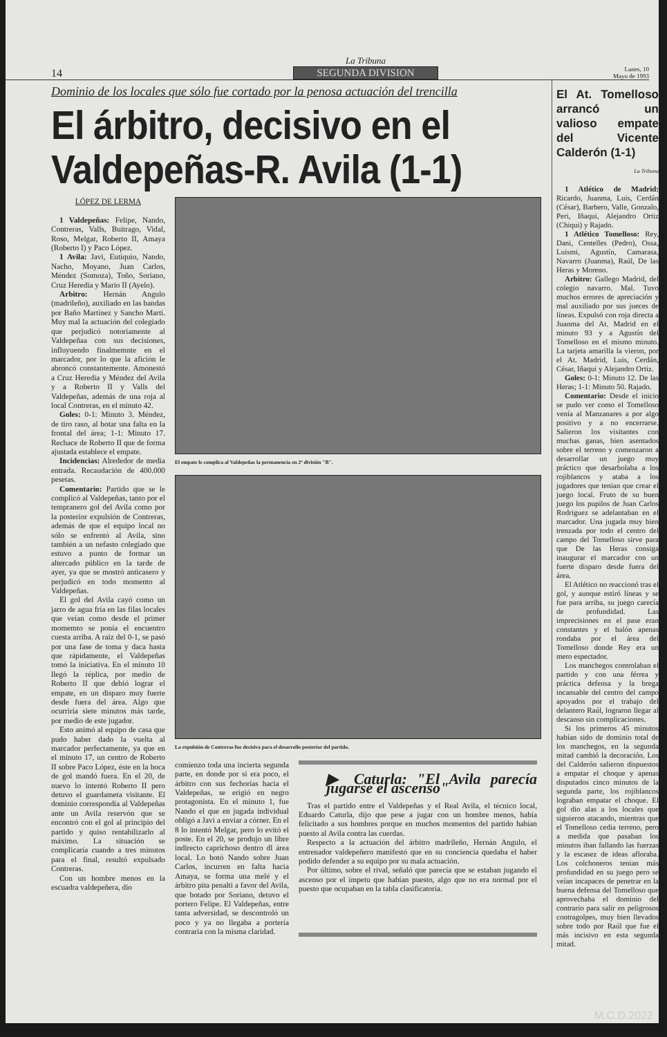14
La Tribuna
SEGUNDA DIVISION
Lunes, 10
Mayo de 1993
Dominio de los locales que sólo fue cortado por la penosa actuación del trencilla
El árbitro, decisivo en el Valdepeñas-R. Avila (1-1)
LÓPEZ DE LERMA
1 Valdepeñas: Felipe, Nando, Contreras, Valls, Buitrago, Vidal, Roso, Melgar, Roberto II, Amaya (Roberto I) y Paco López.
1 Avila: Javi, Eutiquio, Nando, Nacho, Moyano, Juan Carlos, Méndez (Somoza), Toño, Soriano, Cruz Heredia y Mario II (Ayelo).
Arbitro: Hernán Angulo (madrileño), auxiliado en las bandas por Baño Martínez y Sancho Martí. Muy mal la actuación del colegiado que perjudicó notoriamente al Valdepeñaa con sus decisiones, influyuendo finalmemnte en el marcador, por lo que la afición le abroncó constantemente. Amonestó a Cruz Heredia y Méndez del Avila y a Roberto II y Valls del Valdepeñas, además de una roja al local Contreras, en el minuto 42.
Goles: 0-1: Minuto 3. Méndez, de tiro raso, al botar una falta en la frontal del área; 1-1: Minuto 17. Rechace de Roberto II que de forma ajustada establece el empate.
Incidencias: Alrededor de media entrada. Recaudación de 400.000 pesetas.
Comentario: Partido que se le complicó al Valdepeñas, tanto por el tempranero gol del Avila como por la posterior expulsión de Contreras, además de que el equipo local no sólo se enfrentó al Avila, sino también a un nefasto colegiado que estuvo a punto de formar un altercado público en la tarde de ayer, ya que se mostró anticasero y perjudicó en todo momento al Valdepeñas.
El gol del Avila cayó como un jarro de agua fría en las filas locales que veían como desde el primer momemto se ponía el encuentro cuesta arriba. A raiz del 0-1, se pasó por una fase de toma y daca hasta que rápidamente, el Valdepeñas tomó la iniciativa. En el minuto 10 llegó la réplica, por medio de Roberto II que debió lograr el empate, en un disparo muy fuerte desde fuera del área. Algo que ocurriría siete minutos más tarde, por medio de este jugador.
Esto animó al equipo de casa que pudo haber dado la vuelta al marcador perfectamente, ya que en el minuto 17, un centro de Roberto II sobre Paco López, éste en la boca de gol mandó fuera. En el 20, de nuevo lo intentó Roberto II pero detuvo el guardameta visitante. El dominio correspondía al Valdepeñas ante un Avila reservón que se encontró con el gol al principio del partido y quiso rentabilizarlo al máximo. La situación se complicaría cuando a tres minutos para el final, resultó expulsado Contreras.
Con un hombre menos en la escuadra valdepeñera, dio
El empate le complica al Valdepeñas la permanencia en 2ª división "B".
La expulsión de Contreras fue decisiva para el desarrollo posterior del partido.
comienzo toda una incierta segunda parte, en donde por si era poco, el árbitro con sus fechorías hacia el Valdepeñas, se erigió en negro protagonista. En el minuto 1, fue Nando el que en jugada individual obligó a Javi a enviar a córner. En el 8 lo intentó Melgar, pero lo evitó el poste. En el 20, se produjo un libre indirecto caprichoso dentro dl área local. Lo botó Nando sobre Juan Carlos, incurren en falta hacia Amaya, se forma una melé y el árbitro pita penalti a favor del Avila, que botado por Soriano, detuvo el portero Felipe. El Valdepeñas, entre tanta adversidad, se descontroló un poco y ya no llegaba a portería contraria con la misma claridad.
▶ Caturla: "El Avila parecía jugarse el ascenso"
Tras el partido entre el Valdepeñas y el Real Avila, el técnico local, Eduardo Caturla, dijo que pese a jugar con un hombre menos, había felicitado a sus hombres porque en muchos momentos del partido habían puesto al Avila contra las cuerdas.
Respecto a la actuación del árbitro madrileño, Hernán Angulo, el entrenador valdepeñero manifestó que en su conciencia quedaba el haber podido defender a su equipo por su mala actuación.
Por último, sobre el rival, señaló que parecía que se estaban jugando el ascenso por el ímpetu que habían puesto, algo que no era normal por el puesto que ocupaban en la tabla clasificatoria.
El At. Tomelloso arrancó un valioso empate del Vicente Calderón (1-1)
La Tribuna
1 Atlético de Madrid: Ricardo, Juanma, Luis, Cerdán (César), Barbero, Valle, Gonzalo, Peri, Iñaqui, Alejandro Ortiz (Chiqui) y Rajado.
1 Atlético Tomelloso: Rey, Dani, Centelles (Pedro), Ossa, Luismi, Agustín, Camarasa, Navarro (Juanma), Raúl, De las Heras y Moreno.
Arbitro: Gallego Madrid, del colegio navarro. Mal. Tuvo muchos errores de apreciación y mal auxiliado por sus jueces de líneas. Expulsó con roja directa a Juanma del At. Madrid en el minuto 93 y a Agustín del Tomelloso en el mismo minuto. La tarjeta amarilla la vieron, por el At. Madrid, Luis, Cerdán, César, Iñaqui y Alejandro Ortiz.
Goles: 0-1: Minuto 12. De las Heras; 1-1: Minuto 50. Rajado.
Comentario: Desde el inicio se pudo ver como el Tomelloso venía al Manzanares a por algo positivo y a no encerrarse. Salieron los visitantes con muchas ganas, bien asentados sobre el terreno y comenzaron a desarrollar un juego muy práctico que desarbolaba a los rojiblancos y ataba a los jugadores que tenian que crear el juego local. Fruto de su buen juego los pupilos de Juan Carlos Rodriguez se adelantaban en el marcador. Una jugada muy bien trenzada por todo el centro del campo del Tomelloso sirve para que De las Heras consiga inaugurar el marcador con un fuerte disparo desde fuera del área.
El Atlético no reaccionó tras el gol, y aunque estiró líneas y se fue para arriba, su juego carecía de profundidad. Las imprecisiones en el pase eran constantes y el balón apenas rondaba por el área del Tomelloso donde Rey era un mero espectador.
Los manchegos controlaban el partido y con una férrea y práctica defensa y la brega incansable del centro del campo apoyados por el trabajo del delantero Raúl, lograron llegar al descanso sin complicaciones.
Si los primeros 45 minutos habían sido de dominio total de los manchegos, en la segunda mitad cambió la decoración. Los del Calderón salieron dispuestos a empatar el choque y apenas disputados cinco minutos de la segunda parte, los rojiblancos lograban empatar el choque. El gol dio alas a los locales que siguieron atacando, mientras que el Tomelloso cedia terreno, pero a medida que pasaban los minutos iban fallando las fuerzas y la escasez de ideas afloraba. Los colchoneros tenian más profundidad en su juego pero se veían incapaces de penetrar en la buena defensa del Tomelloso que aprovechaba el dominio del contrario para salir en peligrosos contragolpes, muy bien llevados sobre todo por Raúl que fue el más incisivo en esta segunda mitad.
M.C.D.2022